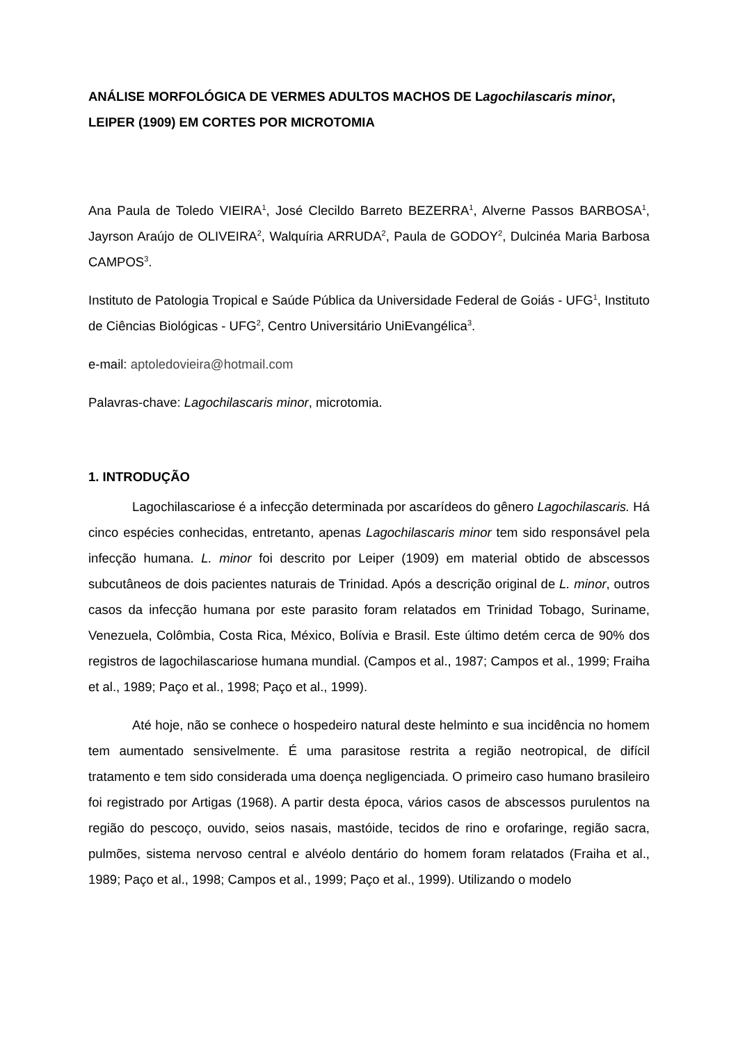ANÁLISE MORFOLÓGICA DE VERMES ADULTOS MACHOS DE Lagochilascaris minor, LEIPER (1909) EM CORTES POR MICROTOMIA
Ana Paula de Toledo VIEIRA<sup>1</sup>, José Clecildo Barreto BEZERRA<sup>1</sup>, Alverne Passos BARBOSA<sup>1</sup>, Jayrson Araújo de OLIVEIRA<sup>2</sup>, Walquíria ARRUDA<sup>2</sup>, Paula de GODOY<sup>2</sup>, Dulcinéa Maria Barbosa CAMPOS<sup>3</sup>.
Instituto de Patologia Tropical e Saúde Pública da Universidade Federal de Goiás - UFG<sup>1</sup>, Instituto de Ciências Biológicas - UFG<sup>2</sup>, Centro Universitário UniEvangélica<sup>3</sup>.
e-mail: aptoledovieira@hotmail.com
Palavras-chave: Lagochilascaris minor, microtomia.
1. INTRODUÇÃO
Lagochilascariose é a infecção determinada por ascarídeos do gênero Lagochilascaris. Há cinco espécies conhecidas, entretanto, apenas Lagochilascaris minor tem sido responsável pela infecção humana. L. minor foi descrito por Leiper (1909) em material obtido de abscessos subcutâneos de dois pacientes naturais de Trinidad. Após a descrição original de L. minor, outros casos da infecção humana por este parasito foram relatados em Trinidad Tobago, Suriname, Venezuela, Colômbia, Costa Rica, México, Bolívia e Brasil. Este último detém cerca de 90% dos registros de lagochilascariose humana mundial. (Campos et al., 1987; Campos et al., 1999; Fraiha et al., 1989; Paço et al., 1998; Paço et al., 1999).
Até hoje, não se conhece o hospedeiro natural deste helminto e sua incidência no homem tem aumentado sensivelmente. É uma parasitose restrita a região neotropical, de difícil tratamento e tem sido considerada uma doença negligenciada. O primeiro caso humano brasileiro foi registrado por Artigas (1968). A partir desta época, vários casos de abscessos purulentos na região do pescoço, ouvido, seios nasais, mastóide, tecidos de rino e orofaringe, região sacra, pulmões, sistema nervoso central e alvéolo dentário do homem foram relatados (Fraiha et al., 1989; Paço et al., 1998; Campos et al., 1999; Paço et al., 1999). Utilizando o modelo